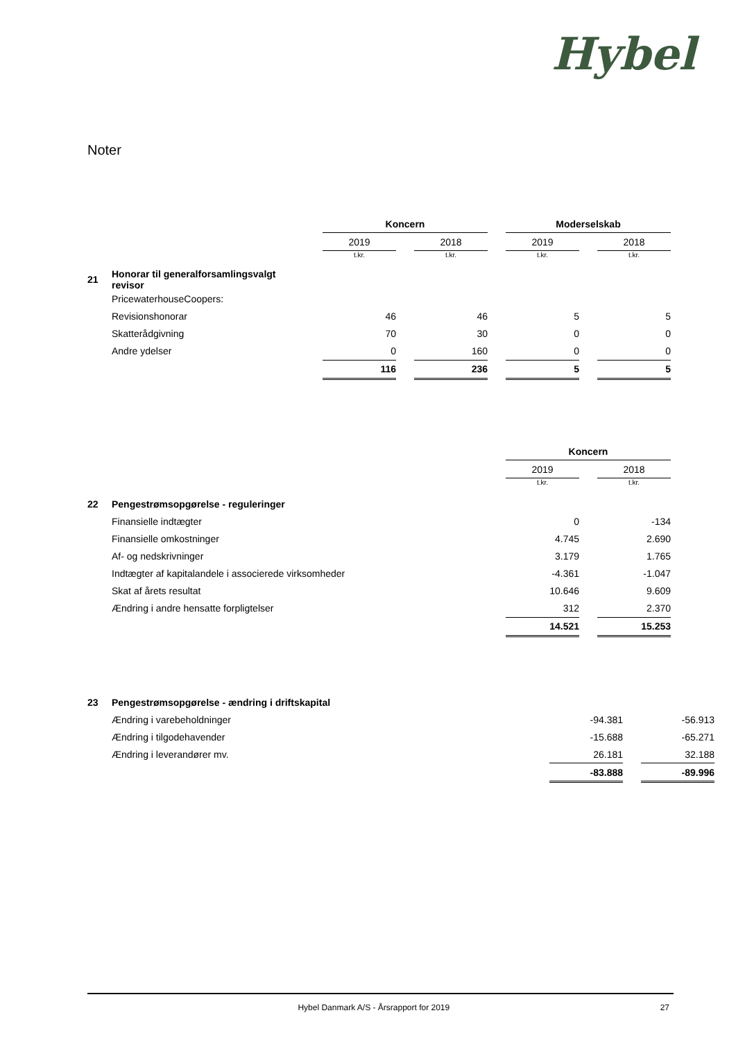Hybel
Noter
| | | Koncern | | | | Moderselskab | | |
| | | 2019 | | 2018 | | 2019 | | 2018 |
| | | t.kr. | | t.kr. | | t.kr. | | t.kr. |
| 21 | Honorar til generalforsamlingsvalgt revisor | | | | | | | |
| | PricewaterhouseCoopers: | | | | | | | |
| | Revisionshonorar | 46 | | 46 | | 5 | | 5 |
| | Skatterådgivning | 70 | | 30 | | 0 | | 0 |
| | Andre ydelser | 0 | | 160 | | 0 | | 0 |
| | | 116 | | 236 | | 5 | | 5 |
| | | | | | | Koncern | | |
| | | | | | | 2019 | | 2018 |
| | | | | | | t.kr. | | t.kr. |
| 22 | Pengestrømsopgørelse - reguleringer | | | | | | | |
| | Finansielle indtægter | | | | | 0 | | -134 |
| | Finansielle omkostninger | | | | | 4.745 | | 2.690 |
| | Af- og nedskrivninger | | | | | 3.179 | | 1.765 |
| | Indtægter af kapitalandele i associerede virksomheder | | | | | -4.361 | | -1.047 |
| | Skat af årets resultat | | | | | 10.646 | | 9.609 |
| | Ændring i andre hensatte forpligtelser | | | | | 312 | | 2.370 |
| | | | | | | 14.521 | | 15.253 |
| 23 | Pengestrømsopgørelse - ændring i driftskapital | | | |
| | Ændring i varebeholdninger | -94.381 | | -56.913 |
| | Ændring i tilgodehavender | -15.688 | | -65.271 |
| | Ændring i leverandører mv. | 26.181 | | 32.188 |
| | | -83.888 | | -89.996 |
Hybel Danmark A/S - Årsrapport for 2019 27